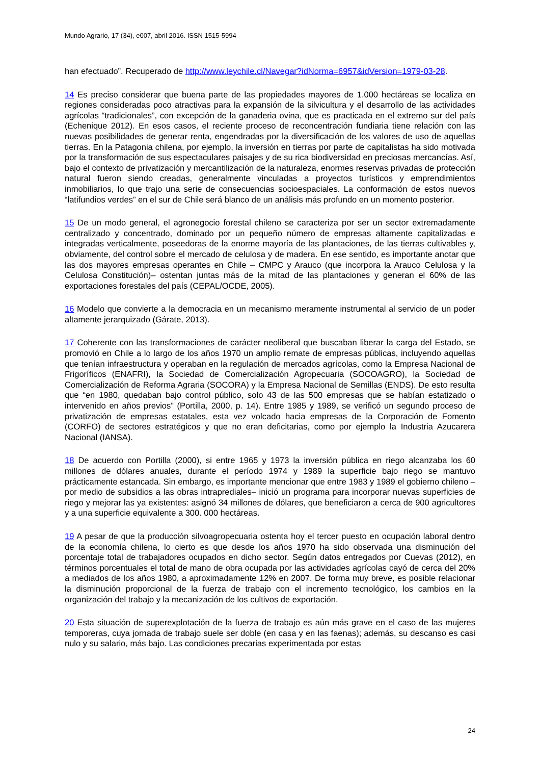Mundo Agrario, 17 (34), e007, abril 2016. ISSN 1515-5994
han efectuado”. Recuperado de http://www.leychile.cl/Navegar?idNorma=6957&idVersion=1979-03-28.
14 Es preciso considerar que buena parte de las propiedades mayores de 1.000 hectáreas se localiza en regiones consideradas poco atractivas para la expansión de la silvicultura y el desarrollo de las actividades agrícolas “tradicionales”, con excepción de la ganaderia ovina, que es practicada en el extremo sur del país (Echenique 2012). En esos casos, el reciente proceso de reconcentración fundiaria tiene relación con las nuevas posibilidades de generar renta, engendradas por la diversificación de los valores de uso de aquellas tierras. En la Patagonia chilena, por ejemplo, la inversión en tierras por parte de capitalistas ha sido motivada por la transformación de sus espectaculares paisajes y de su rica biodiversidad en preciosas mercancías. Así, bajo el contexto de privatización y mercantilización de la naturaleza, enormes reservas privadas de protección natural fueron siendo creadas, generalmente vinculadas a proyectos turísticos y emprendimientos inmobiliarios, lo que trajo una serie de consecuencias socioespaciales. La conformación de estos nuevos “latifundios verdes” en el sur de Chile será blanco de un análisis más profundo en un momento posterior.
15 De un modo general, el agronegocio forestal chileno se caracteriza por ser un sector extremadamente centralizado y concentrado, dominado por un pequeño número de empresas altamente capitalizadas e integradas verticalmente, poseedoras de la enorme mayoría de las plantaciones, de las tierras cultivables y, obviamente, del control sobre el mercado de celulosa y de madera. En ese sentido, es importante anotar que las dos mayores empresas operantes en Chile – CMPC y Arauco (que incorpora la Arauco Celulosa y la Celulosa Constitución)– ostentan juntas más de la mitad de las plantaciones y generan el 60% de las exportaciones forestales del país (CEPAL/OCDE, 2005).
16 Modelo que convierte a la democracia en un mecanismo meramente instrumental al servicio de un poder altamente jerarquizado (Gárate, 2013).
17 Coherente con las transformaciones de carácter neoliberal que buscaban liberar la carga del Estado, se promovió en Chile a lo largo de los años 1970 un amplio remate de empresas públicas, incluyendo aquellas que tenían infraestructura y operaban en la regulación de mercados agrícolas, como la Empresa Nacional de Frigoríficos (ENAFRI), la Sociedad de Comercialización Agropecuaria (SOCOAGRO), la Sociedad de Comercialización de Reforma Agraria (SOCORA) y la Empresa Nacional de Semillas (ENDS). De esto resulta que “en 1980, quedaban bajo control público, solo 43 de las 500 empresas que se habían estatizado o intervenido en años previos” (Portilla, 2000, p. 14). Entre 1985 y 1989, se verificó un segundo proceso de privatización de empresas estatales, esta vez volcado hacia empresas de la Corporación de Fomento (CORFO) de sectores estratégicos y que no eran deficitarias, como por ejemplo la Industria Azucarera Nacional (IANSA).
18 De acuerdo con Portilla (2000), si entre 1965 y 1973 la inversión pública en riego alcanzaba los 60 millones de dólares anuales, durante el período 1974 y 1989 la superficie bajo riego se mantuvo prácticamente estancada. Sin embargo, es importante mencionar que entre 1983 y 1989 el gobierno chileno –por medio de subsidios a las obras intraprediales– inició un programa para incorporar nuevas superficies de riego y mejorar las ya existentes: asignó 34 millones de dólares, que beneficiaron a cerca de 900 agricultores y a una superficie equivalente a 300. 000 hectáreas.
19 A pesar de que la producción silvoagropecuaria ostenta hoy el tercer puesto en ocupación laboral dentro de la economía chilena, lo cierto es que desde los años 1970 ha sido observada una disminución del porcentaje total de trabajadores ocupados en dicho sector. Según datos entregados por Cuevas (2012), en términos porcentuales el total de mano de obra ocupada por las actividades agrícolas cayó de cerca del 20% a mediados de los años 1980, a aproximadamente 12% en 2007. De forma muy breve, es posible relacionar la disminución proporcional de la fuerza de trabajo con el incremento tecnológico, los cambios en la organización del trabajo y la mecanización de los cultivos de exportación.
20 Esta situación de superexplotación de la fuerza de trabajo es aún más grave en el caso de las mujeres temporeras, cuya jornada de trabajo suele ser doble (en casa y en las faenas); además, su descanso es casi nulo y su salario, más bajo. Las condiciones precarias experimentada por estas
24